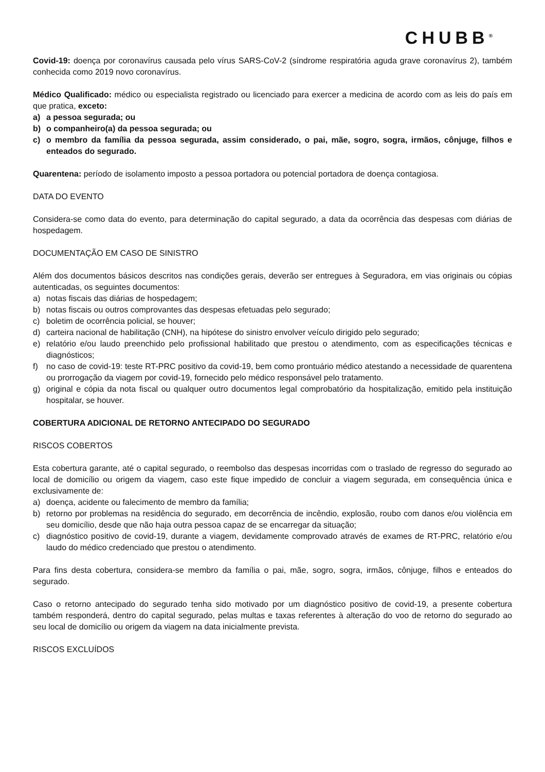CHUBB<sup>®</sup>
Covid-19: doença por coronavírus causada pelo vírus SARS-CoV-2 (síndrome respiratória aguda grave coronavírus 2), também conhecida como 2019 novo coronavírus.
Médico Qualificado: médico ou especialista registrado ou licenciado para exercer a medicina de acordo com as leis do país em que pratica, exceto:
a) a pessoa segurada; ou
b) o companheiro(a) da pessoa segurada; ou
c) o membro da família da pessoa segurada, assim considerado, o pai, mãe, sogro, sogra, irmãos, cônjuge, filhos e enteados do segurado.
Quarentena: período de isolamento imposto a pessoa portadora ou potencial portadora de doença contagiosa.
DATA DO EVENTO
Considera-se como data do evento, para determinação do capital segurado, a data da ocorrência das despesas com diárias de hospedagem.
DOCUMENTAÇÃO EM CASO DE SINISTRO
Além dos documentos básicos descritos nas condições gerais, deverão ser entregues à Seguradora, em vias originais ou cópias autenticadas, os seguintes documentos:
a) notas fiscais das diárias de hospedagem;
b) notas fiscais ou outros comprovantes das despesas efetuadas pelo segurado;
c) boletim de ocorrência policial, se houver;
d) carteira nacional de habilitação (CNH), na hipótese do sinistro envolver veículo dirigido pelo segurado;
e) relatório e/ou laudo preenchido pelo profissional habilitado que prestou o atendimento, com as especificações técnicas e diagnósticos;
f) no caso de covid-19: teste RT-PRC positivo da covid-19, bem como prontuário médico atestando a necessidade de quarentena ou prorrogação da viagem por covid-19, fornecido pelo médico responsável pelo tratamento.
g) original e cópia da nota fiscal ou qualquer outro documentos legal comprobatório da hospitalização, emitido pela instituição hospitalar, se houver.
COBERTURA ADICIONAL DE RETORNO ANTECIPADO DO SEGURADO
RISCOS COBERTOS
Esta cobertura garante, até o capital segurado, o reembolso das despesas incorridas com o traslado de regresso do segurado ao local de domicílio ou origem da viagem, caso este fique impedido de concluir a viagem segurada, em consequência única e exclusivamente de:
a) doença, acidente ou falecimento de membro da família;
b) retorno por problemas na residência do segurado, em decorrência de incêndio, explosão, roubo com danos e/ou violência em seu domicílio, desde que não haja outra pessoa capaz de se encarregar da situação;
c) diagnóstico positivo de covid-19, durante a viagem, devidamente comprovado através de exames de RT-PRC, relatório e/ou laudo do médico credenciado que prestou o atendimento.
Para fins desta cobertura, considera-se membro da família o pai, mãe, sogro, sogra, irmãos, cônjuge, filhos e enteados do segurado.
Caso o retorno antecipado do segurado tenha sido motivado por um diagnóstico positivo de covid-19, a presente cobertura também responderá, dentro do capital segurado, pelas multas e taxas referentes à alteração do voo de retorno do segurado ao seu local de domicílio ou origem da viagem na data inicialmente prevista.
RISCOS EXCLUÍDOS